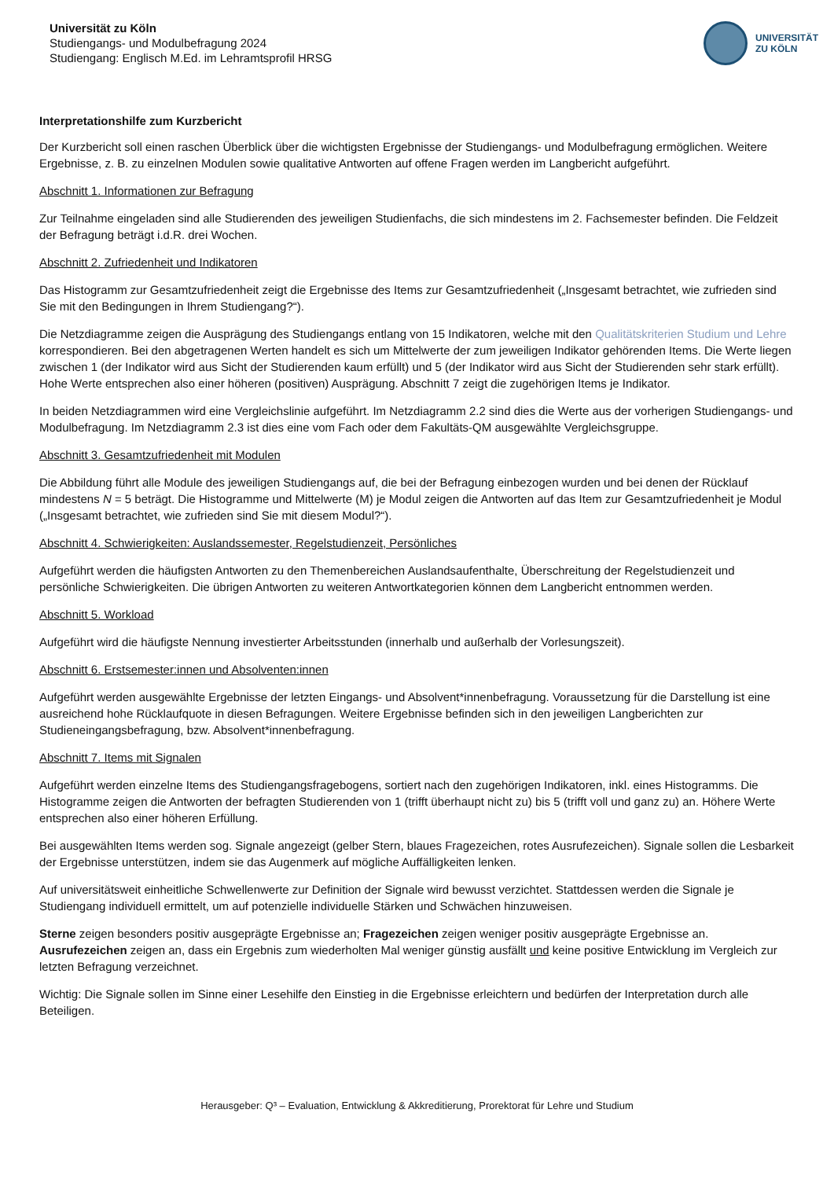Universität zu Köln
Studiengangs- und Modulbefragung 2024
Studiengang: Englisch M.Ed. im Lehramtsprofil HRSG
UNIVERSITÄT
ZU KÖLN
Interpretationshilfe zum Kurzbericht
Der Kurzbericht soll einen raschen Überblick über die wichtigsten Ergebnisse der Studiengangs- und Modulbefragung ermöglichen. Weitere Ergebnisse, z. B. zu einzelnen Modulen sowie qualitative Antworten auf offene Fragen werden im Langbericht aufgeführt.
Abschnitt 1. Informationen zur Befragung
Zur Teilnahme eingeladen sind alle Studierenden des jeweiligen Studienfachs, die sich mindestens im 2. Fachsemester befinden. Die Feldzeit der Befragung beträgt i.d.R. drei Wochen.
Abschnitt 2. Zufriedenheit und Indikatoren
Das Histogramm zur Gesamtzufriedenheit zeigt die Ergebnisse des Items zur Gesamtzufriedenheit („Insgesamt betrachtet, wie zufrieden sind Sie mit den Bedingungen in Ihrem Studiengang?“).
Die Netzdiagramme zeigen die Ausprägung des Studiengangs entlang von 15 Indikatoren, welche mit den Qualitätskriterien Studium und Lehre korrespondieren. Bei den abgetragenen Werten handelt es sich um Mittelwerte der zum jeweiligen Indikator gehörenden Items. Die Werte liegen zwischen 1 (der Indikator wird aus Sicht der Studierenden kaum erfüllt) und 5 (der Indikator wird aus Sicht der Studierenden sehr stark erfüllt). Hohe Werte entsprechen also einer höheren (positiven) Ausprägung. Abschnitt 7 zeigt die zugehörigen Items je Indikator.
In beiden Netzdiagrammen wird eine Vergleichslinie aufgeführt. Im Netzdiagramm 2.2 sind dies die Werte aus der vorherigen Studiengangs- und Modulbefragung. Im Netzdiagramm 2.3 ist dies eine vom Fach oder dem Fakultäts-QM ausgewählte Vergleichsgruppe.
Abschnitt 3. Gesamtzufriedenheit mit Modulen
Die Abbildung führt alle Module des jeweiligen Studiengangs auf, die bei der Befragung einbezogen wurden und bei denen der Rücklauf mindestens N = 5 beträgt. Die Histogramme und Mittelwerte (M) je Modul zeigen die Antworten auf das Item zur Gesamtzufriedenheit je Modul („Insgesamt betrachtet, wie zufrieden sind Sie mit diesem Modul?“).
Abschnitt 4. Schwierigkeiten: Auslandssemester, Regelstudienzeit, Persönliches
Aufgeführt werden die häufigsten Antworten zu den Themenbereichen Auslandsaufenthalte, Überschreitung der Regelstudienzeit und persönliche Schwierigkeiten. Die übrigen Antworten zu weiteren Antwortkategorien können dem Langbericht entnommen werden.
Abschnitt 5. Workload
Aufgeführt wird die häufigste Nennung investierter Arbeitsstunden (innerhalb und außerhalb der Vorlesungszeit).
Abschnitt 6. Erstsemester:innen und Absolventen:innen
Aufgeführt werden ausgewählte Ergebnisse der letzten Eingangs- und Absolvent*innenbefragung. Voraussetzung für die Darstellung ist eine ausreichend hohe Rücklaufquote in diesen Befragungen. Weitere Ergebnisse befinden sich in den jeweiligen Langberichten zur Studieneingangsbefragung, bzw. Absolvent*innenbefragung.
Abschnitt 7. Items mit Signalen
Aufgeführt werden einzelne Items des Studiengangsfragebogens, sortiert nach den zugehörigen Indikatoren, inkl. eines Histogramms. Die Histogramme zeigen die Antworten der befragten Studierenden von 1 (trifft überhaupt nicht zu) bis 5 (trifft voll und ganz zu) an. Höhere Werte entsprechen also einer höheren Erfüllung.
Bei ausgewählten Items werden sog. Signale angezeigt (gelber Stern, blaues Fragezeichen, rotes Ausrufezeichen). Signale sollen die Lesbarkeit der Ergebnisse unterstützen, indem sie das Augenmerk auf mögliche Auffälligkeiten lenken.
Auf universitätsweit einheitliche Schwellenwerte zur Definition der Signale wird bewusst verzichtet. Stattdessen werden die Signale je Studiengang individuell ermittelt, um auf potenzielle individuelle Stärken und Schwächen hinzuweisen.
Sterne zeigen besonders positiv ausgeprägte Ergebnisse an; Fragezeichen zeigen weniger positiv ausgeprägte Ergebnisse an. Ausrufezeichen zeigen an, dass ein Ergebnis zum wiederholten Mal weniger günstig ausfällt und keine positive Entwicklung im Vergleich zur letzten Befragung verzeichnet.
Wichtig: Die Signale sollen im Sinne einer Lesehilfe den Einstieg in die Ergebnisse erleichtern und bedürfen der Interpretation durch alle Beteiligen.
Herausgeber: Q³ – Evaluation, Entwicklung & Akkreditierung, Prorektorat für Lehre und Studium